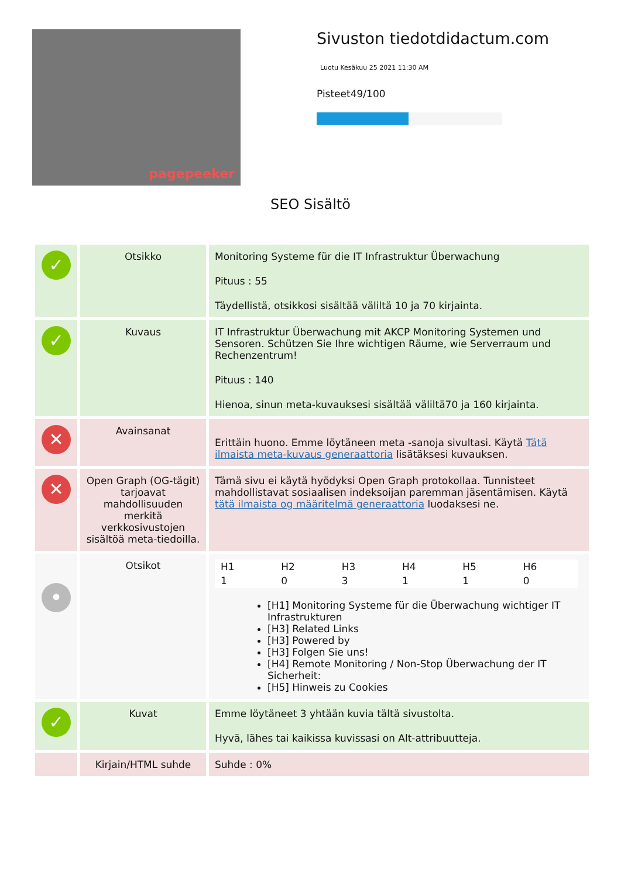pagepeeker
Sivuston tiedotdidactum.com
Luotu Kesäkuu 25 2021 11:30 AM
Pisteet49/100
SEO Sisältö
| ✓ | Otsikko | Monitoring Systeme für die IT Infrastruktur Überwachung Pituus : 55 Täydellistä, otsikkosi sisältää väliltä 10 ja 70 kirjainta. |
| ✓ | Kuvaus | IT Infrastruktur Überwachung mit AKCP Monitoring Systemen und Sensoren. Schützen Sie Ihre wichtigen Räume, wie Serverraum und Rechenzentrum! Pituus : 140 Hienoa, sinun meta-kuvauksesi sisältää väliltä70 ja 160 kirjainta. |
| ✕ | Avainsanat | Erittäin huono. Emme löytäneen meta -sanoja sivultasi. Käytä Tätä ilmaista meta-kuvaus generaattoria lisätäksesi kuvauksen. |
| ✕ | Open Graph (OG-tägit) tarjoavat mahdollisuuden merkitä verkkosivustojen sisältöä meta-tiedoilla. | Tämä sivu ei käytä hyödyksi Open Graph protokollaa. Tunnisteet mahdollistavat sosiaalisen indeksoijan paremman jäsentämisen. Käytä tätä ilmaista og määritelmä generaattoria luodaksesi ne. |
| • | Otsikot | / H1 / H2 / H3 / H4 / H5 / H6 / / 1 / 0 / 3 / 1 / 1 / 0 / [H1] Monitoring Systeme für die Überwachung wichtiger IT Infrastrukturen [H3] Related Links [H3] Powered by [H3] Folgen Sie uns! [H4] Remote Monitoring / Non-Stop Überwachung der IT Sicherheit: [H5] Hinweis zu Cookies |
| ✓ | Kuvat | Emme löytäneet 3 yhtään kuvia tältä sivustolta. Hyvä, lähes tai kaikissa kuvissasi on Alt-attribuutteja. |
| | Kirjain/HTML suhde | Suhde : 0% |